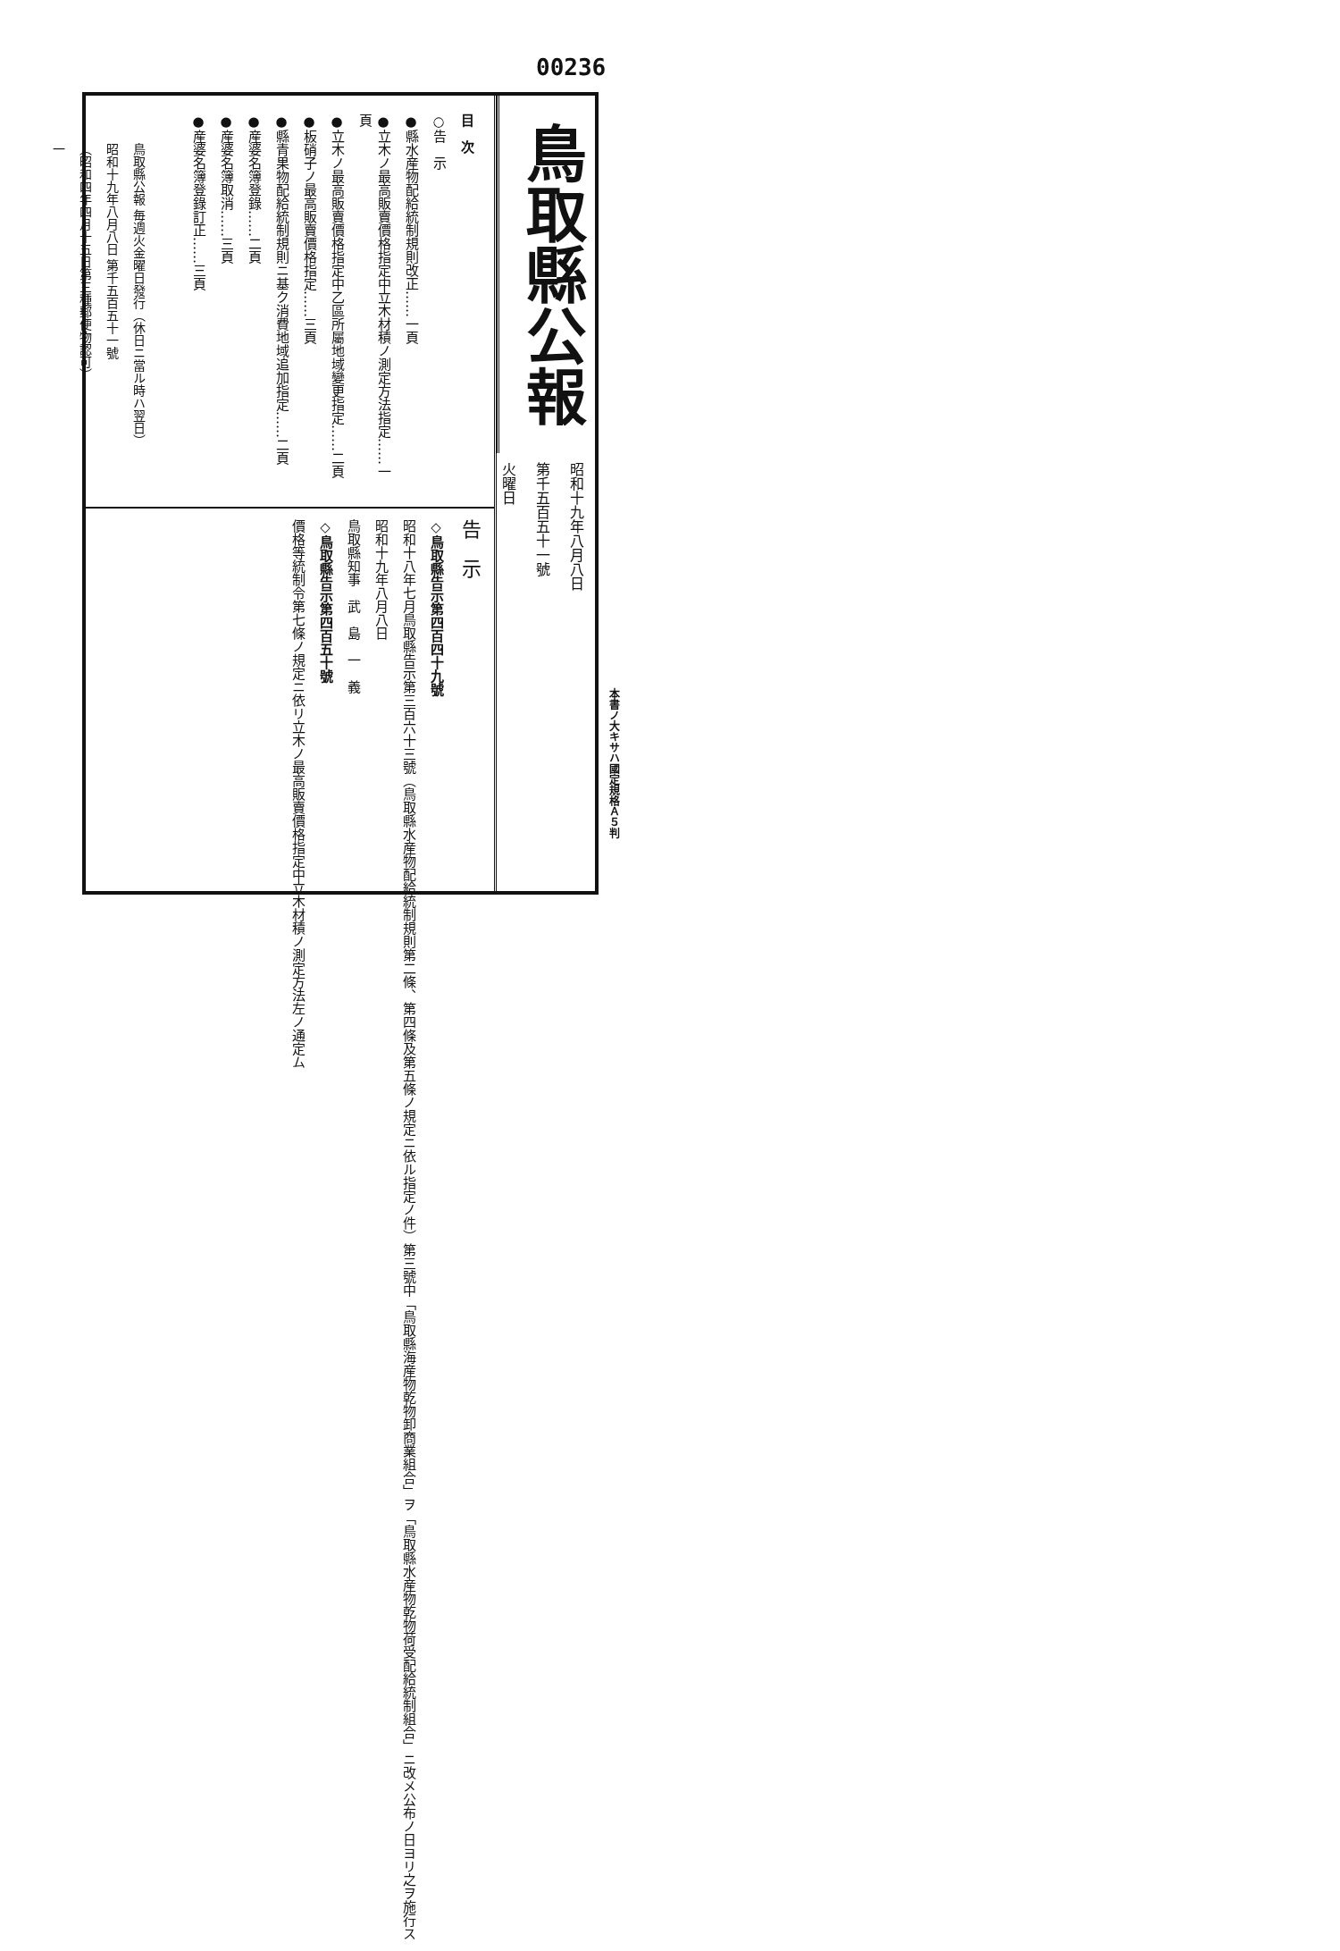00236
鳥取縣公報 毎週火金曜日發行（休日ニ當ル時ハ翌日）
昭和十九年八月八日 第千五百五十一號
（昭和四年四月十五日第三種郵便物認可）
一
鳥取縣公報
昭和十九年八月八日
第千五百五十一號
火曜日
目　次
○告　示
●縣水産物配給統制規則改正……一頁
●立木ノ最高販賣價格指定中立木材積ノ測定方法指定……一頁
●立木ノ最高販賣價格指定中乙區所屬地域變更指定……二頁
●板硝子ノ最高販賣價格指定……三頁
●縣青果物配給統制規則ニ基ク消費地域追加指定……二頁
●産婆名簿登錄……二頁
●産婆名簿取消……三頁
●産婆名簿登錄訂正……三頁
告　示
◇鳥取縣告示第四百四十九號
昭和十八年七月鳥取縣告示第三百六十三號（鳥取縣水産物配給統制規則第二條、第四條及第五條ノ規定ニ依ル指定ノ件）第三號中「鳥取縣海産物乾物卸商業組合」ヲ「鳥取縣水産物乾物荷受配給統制組合」ニ改メ公布ノ日ヨリ之ヲ施行ス
昭和十九年八月八日
鳥取縣知事　武　島　一　義
◇鳥取縣告示第四百五十號
價格等統制令第七條ノ規定ニ依リ立木ノ最高販賣價格指定中立木材積ノ測定方法左ノ通定ム
本書ノ大キサハ國定規格Ａ５判